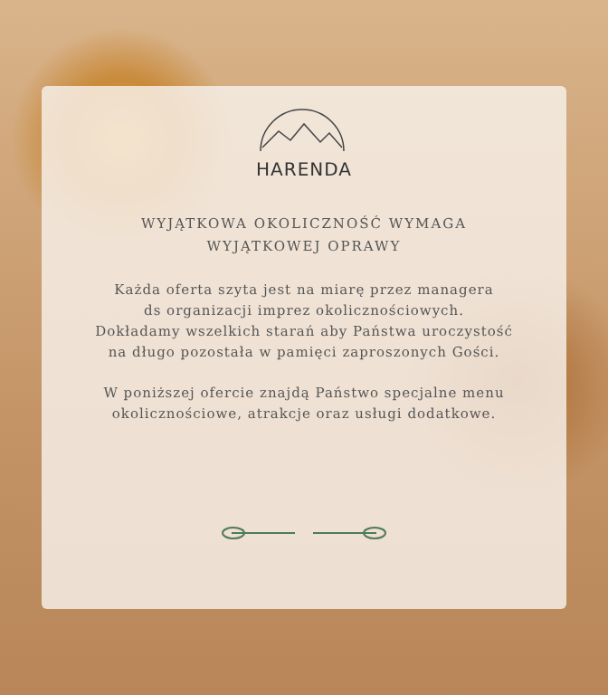HARENDA
WYJĄTKOWA OKOLICZNOŚĆ WYMAGA
WYJĄTKOWEJ OPRAWY
Każda oferta szyta jest na miarę przez managera
ds organizacji imprez okolicznościowych.
Dokładamy wszelkich starań aby Państwa uroczystość
na długo pozostała w pamięci zaproszonych Gości.
W poniższej ofercie znajdą Państwo specjalne menu
okolicznościowe, atrakcje oraz usługi dodatkowe.